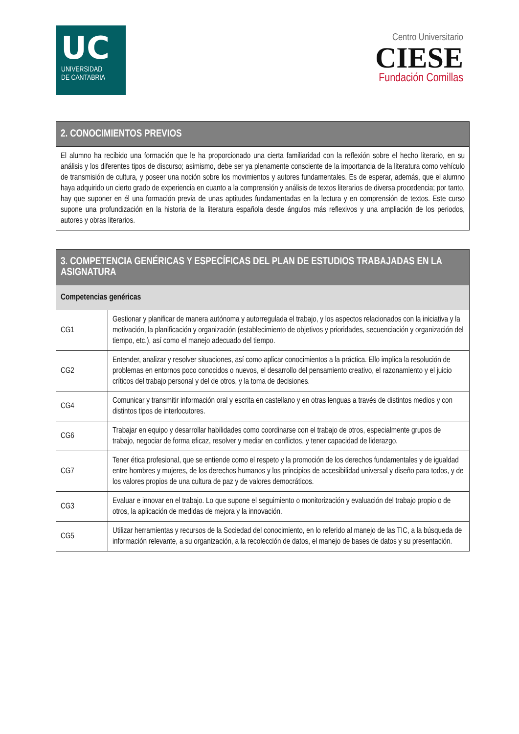UC
UNIVERSIDAD
DE CANTABRIA
Centro Universitario
CIESE
Fundación Comillas
| 2. CONOCIMIENTOS PREVIOS |
| --- |
| El alumno ha recibido una formación que le ha proporcionado una cierta familiaridad con la reflexión sobre el hecho literario, en su análisis y los diferentes tipos de discurso; asimismo, debe ser ya plenamente consciente de la importancia de la literatura como vehículo de transmisión de cultura, y poseer una noción sobre los movimientos y autores fundamentales. Es de esperar, además, que el alumno haya adquirido un cierto grado de experiencia en cuanto a la comprensión y análisis de textos literarios de diversa procedencia; por tanto, hay que suponer en él una formación previa de unas aptitudes fundamentadas en la lectura y en comprensión de textos. Este curso supone una profundización en la historia de la literatura española desde ángulos más reflexivos y una ampliación de los periodos, autores y obras literarios. |
| 3. COMPETENCIA GENÉRICAS Y ESPECÍFICAS DEL PLAN DE ESTUDIOS TRABAJADAS EN LA ASIGNATURA | |
| --- | --- |
| Competencias genéricas | |
| CG1 | Gestionar y planificar de manera autónoma y autorregulada el trabajo, y los aspectos relacionados con la iniciativa y la motivación, la planificación y organización (establecimiento de objetivos y prioridades, secuenciación y organización del tiempo, etc.), así como el manejo adecuado del tiempo. |
| CG2 | Entender, analizar y resolver situaciones, así como aplicar conocimientos a la práctica. Ello implica la resolución de problemas en entornos poco conocidos o nuevos, el desarrollo del pensamiento creativo, el razonamiento y el juicio críticos del trabajo personal y del de otros, y la toma de decisiones. |
| CG4 | Comunicar y transmitir información oral y escrita en castellano y en otras lenguas a través de distintos medios y con distintos tipos de interlocutores. |
| CG6 | Trabajar en equipo y desarrollar habilidades como coordinarse con el trabajo de otros, especialmente grupos de trabajo, negociar de forma eficaz, resolver y mediar en conflictos, y tener capacidad de liderazgo. |
| CG7 | Tener ética profesional, que se entiende como el respeto y la promoción de los derechos fundamentales y de igualdad entre hombres y mujeres, de los derechos humanos y los principios de accesibilidad universal y diseño para todos, y de los valores propios de una cultura de paz y de valores democráticos. |
| CG3 | Evaluar e innovar en el trabajo. Lo que supone el seguimiento o monitorización y evaluación del trabajo propio o de otros, la aplicación de medidas de mejora y la innovación. |
| CG5 | Utilizar herramientas y recursos de la Sociedad del conocimiento, en lo referido al manejo de las TIC, a la búsqueda de información relevante, a su organización, a la recolección de datos, el manejo de bases de datos y su presentación. |